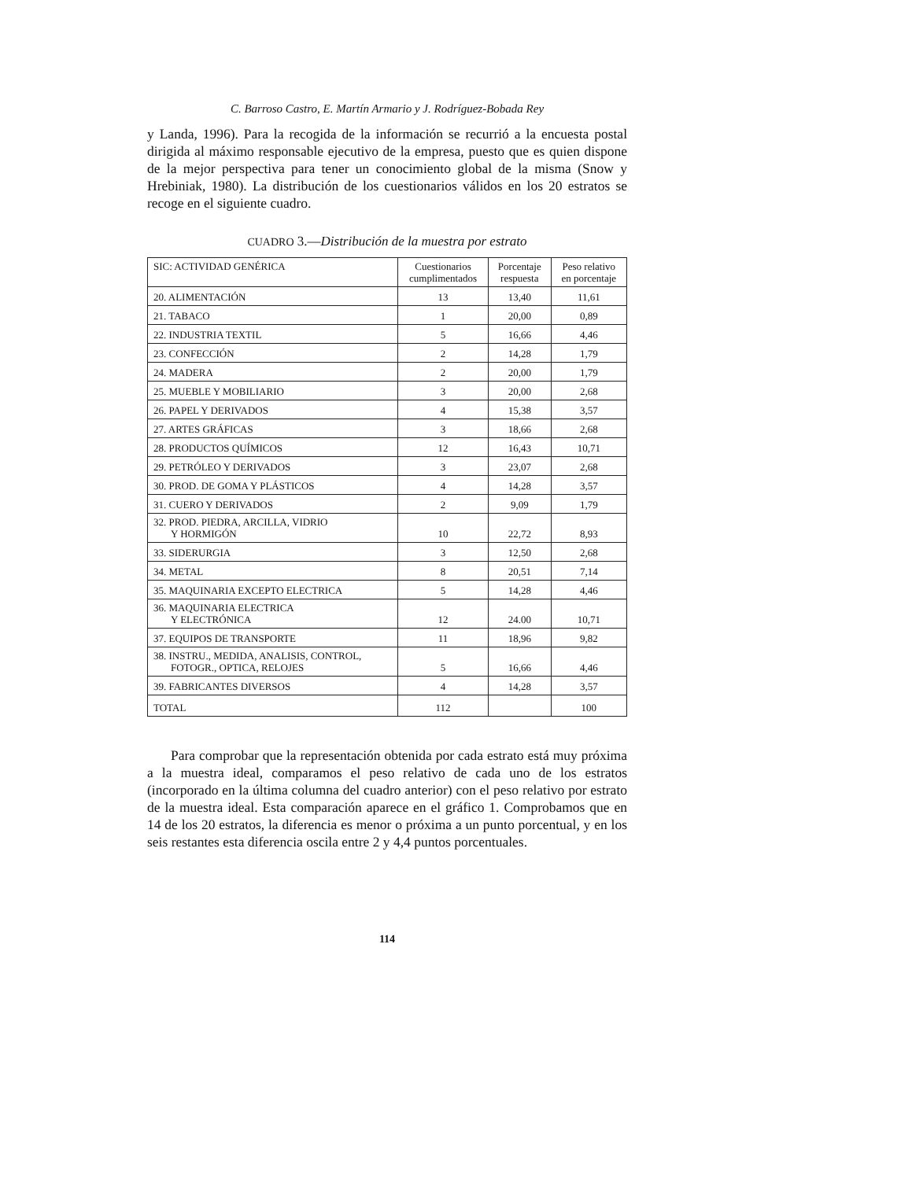C. Barroso Castro, E. Martín Armario y J. Rodríguez-Bobada Rey
y Landa, 1996). Para la recogida de la información se recurrió a la encuesta postal dirigida al máximo responsable ejecutivo de la empresa, puesto que es quien dispone de la mejor perspectiva para tener un conocimiento global de la misma (Snow y Hrebiniak, 1980). La distribución de los cuestionarios válidos en los 20 estratos se recoge en el siguiente cuadro.
CUADRO 3.—Distribución de la muestra por estrato
| SIC: ACTIVIDAD GENÉRICA | Cuestionarios cumplimentados | Porcentaje respuesta | Peso relativo en porcentaje |
| --- | --- | --- | --- |
| 20. ALIMENTACIÓN | 13 | 13,40 | 11,61 |
| 21. TABACO | 1 | 20,00 | 0,89 |
| 22. INDUSTRIA TEXTIL | 5 | 16,66 | 4,46 |
| 23. CONFECCIÓN | 2 | 14,28 | 1,79 |
| 24. MADERA | 2 | 20,00 | 1,79 |
| 25. MUEBLE Y MOBILIARIO | 3 | 20,00 | 2,68 |
| 26. PAPEL Y DERIVADOS | 4 | 15,38 | 3,57 |
| 27. ARTES GRÁFICAS | 3 | 18,66 | 2,68 |
| 28. PRODUCTOS QUÍMICOS | 12 | 16,43 | 10,71 |
| 29. PETRÓLEO Y DERIVADOS | 3 | 23,07 | 2,68 |
| 30. PROD. DE GOMA Y PLÁSTICOS | 4 | 14,28 | 3,57 |
| 31. CUERO Y DERIVADOS | 2 | 9,09 | 1,79 |
| 32. PROD. PIEDRA, ARCILLA, VIDRIO Y HORMIGÓN | 10 | 22,72 | 8,93 |
| 33. SIDERURGIA | 3 | 12,50 | 2,68 |
| 34. METAL | 8 | 20,51 | 7,14 |
| 35. MAQUINARIA EXCEPTO ELECTRICA | 5 | 14,28 | 4,46 |
| 36. MAQUINARIA ELECTRICA Y ELECTRÓNICA | 12 | 24.00 | 10,71 |
| 37. EQUIPOS DE TRANSPORTE | 11 | 18,96 | 9,82 |
| 38. INSTRU., MEDIDA, ANALISIS, CONTROL, FOTOGR., OPTICA, RELOJES | 5 | 16,66 | 4,46 |
| 39. FABRICANTES DIVERSOS | 4 | 14,28 | 3,57 |
| TOTAL | 112 | | 100 |
Para comprobar que la representación obtenida por cada estrato está muy próxima a la muestra ideal, comparamos el peso relativo de cada uno de los estratos (incorporado en la última columna del cuadro anterior) con el peso relativo por estrato de la muestra ideal. Esta comparación aparece en el gráfico 1. Comprobamos que en 14 de los 20 estratos, la diferencia es menor o próxima a un punto porcentual, y en los seis restantes esta diferencia oscila entre 2 y 4,4 puntos porcentuales.
114